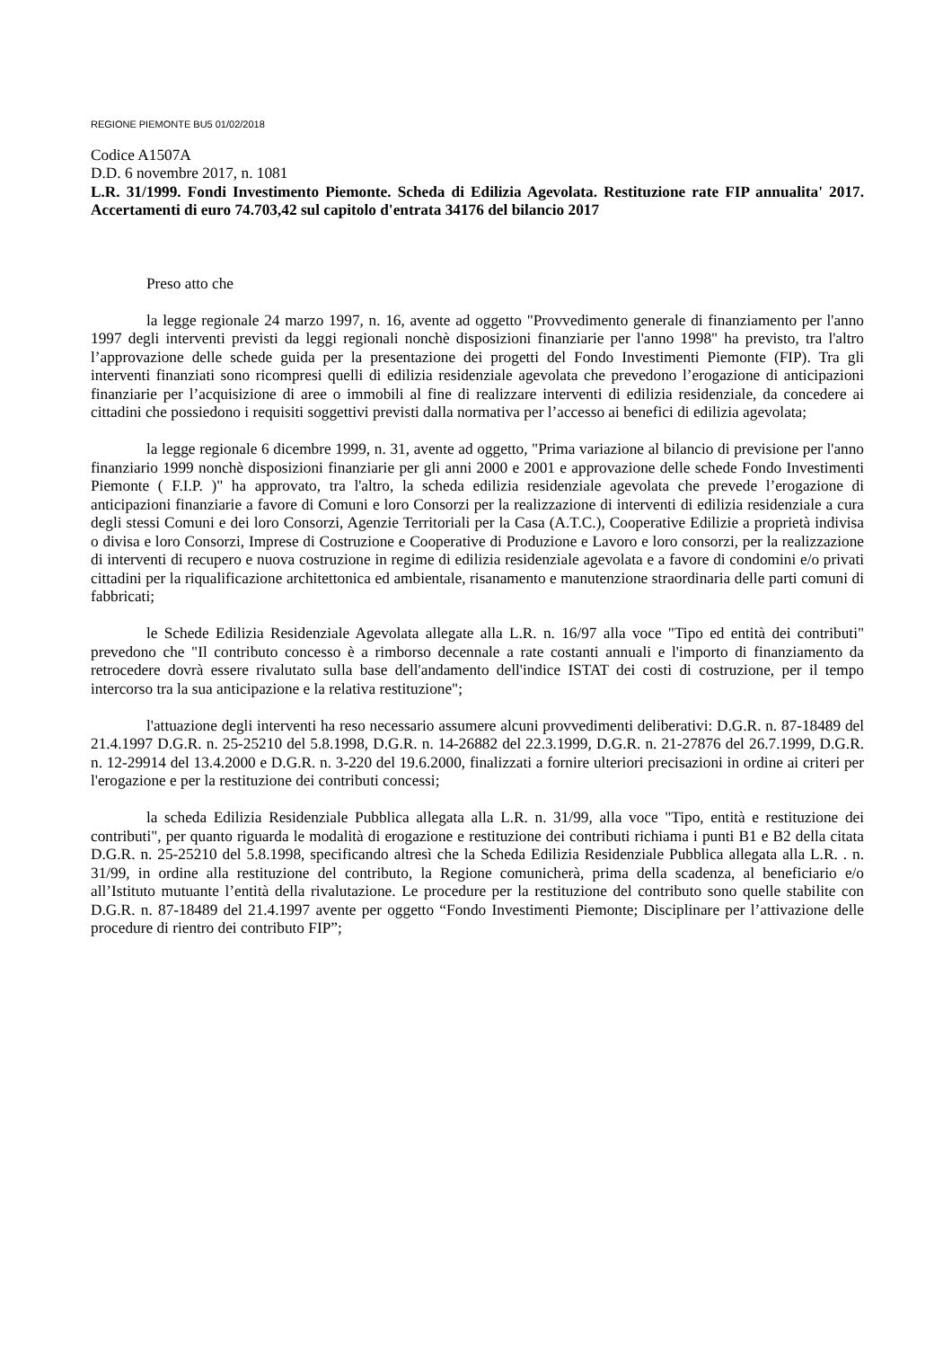REGIONE PIEMONTE BU5 01/02/2018
Codice A1507A
D.D. 6 novembre 2017, n. 1081
L.R. 31/1999. Fondi Investimento Piemonte. Scheda di Edilizia Agevolata. Restituzione rate FIP annualita' 2017. Accertamenti di euro 74.703,42 sul capitolo d'entrata 34176 del bilancio 2017
Preso atto che
la legge regionale 24 marzo 1997, n. 16, avente ad oggetto "Provvedimento generale di finanziamento per l'anno 1997 degli interventi previsti da leggi regionali nonchè disposizioni finanziarie per l'anno 1998" ha previsto, tra l'altro l’approvazione delle schede guida per la presentazione dei progetti del Fondo Investimenti Piemonte (FIP). Tra gli interventi finanziati sono ricompresi quelli di edilizia residenziale agevolata che prevedono l’erogazione di anticipazioni finanziarie per l’acquisizione di aree o immobili al fine di realizzare interventi di edilizia residenziale, da concedere ai cittadini che possiedono i requisiti soggettivi previsti dalla normativa per l’accesso ai benefici di edilizia agevolata;
la legge regionale 6 dicembre 1999, n. 31, avente ad oggetto, "Prima variazione al bilancio di previsione per l'anno finanziario 1999 nonchè disposizioni finanziarie per gli anni 2000 e 2001 e approvazione delle schede Fondo Investimenti Piemonte ( F.I.P. )" ha approvato, tra l'altro, la scheda edilizia residenziale agevolata che prevede l’erogazione di anticipazioni finanziarie a favore di Comuni e loro Consorzi per la realizzazione di interventi di edilizia residenziale a cura degli stessi Comuni e dei loro Consorzi, Agenzie Territoriali per la Casa (A.T.C.), Cooperative Edilizie a proprietà indivisa o divisa e loro Consorzi, Imprese di Costruzione e Cooperative di Produzione e Lavoro e loro consorzi, per la realizzazione di interventi di recupero e nuova costruzione in regime di edilizia residenziale agevolata e a favore di condomini e/o privati cittadini per la riqualificazione architettonica ed ambientale, risanamento e manutenzione straordinaria delle parti comuni di fabbricati;
le Schede Edilizia Residenziale Agevolata allegate alla L.R. n. 16/97 alla voce "Tipo ed entità dei contributi" prevedono che "Il contributo concesso è a rimborso decennale a rate costanti annuali e l'importo di finanziamento da retrocedere dovrà essere rivalutato sulla base dell'andamento dell'indice ISTAT dei costi di costruzione, per il tempo intercorso tra la sua anticipazione e la relativa restituzione";
l'attuazione degli interventi ha reso necessario assumere alcuni provvedimenti deliberativi: D.G.R. n. 87-18489 del 21.4.1997 D.G.R. n. 25-25210 del 5.8.1998, D.G.R. n. 14-26882 del 22.3.1999, D.G.R. n. 21-27876 del 26.7.1999, D.G.R. n. 12-29914 del 13.4.2000 e D.G.R. n. 3-220 del 19.6.2000, finalizzati a fornire ulteriori precisazioni in ordine ai criteri per l'erogazione e per la restituzione dei contributi concessi;
la scheda Edilizia Residenziale Pubblica allegata alla L.R. n. 31/99, alla voce "Tipo, entità e restituzione dei contributi", per quanto riguarda le modalità di erogazione e restituzione dei contributi richiama i punti B1 e B2 della citata D.G.R. n. 25-25210 del 5.8.1998, specificando altresì che la Scheda Edilizia Residenziale Pubblica allegata alla L.R. . n. 31/99, in ordine alla restituzione del contributo, la Regione comunicherà, prima della scadenza, al beneficiario e/o all’Istituto mutuante l’entità della rivalutazione. Le procedure per la restituzione del contributo sono quelle stabilite con D.G.R. n. 87-18489 del 21.4.1997 avente per oggetto “Fondo Investimenti Piemonte; Disciplinare per l’attivazione delle procedure di rientro dei contributo FIP”;